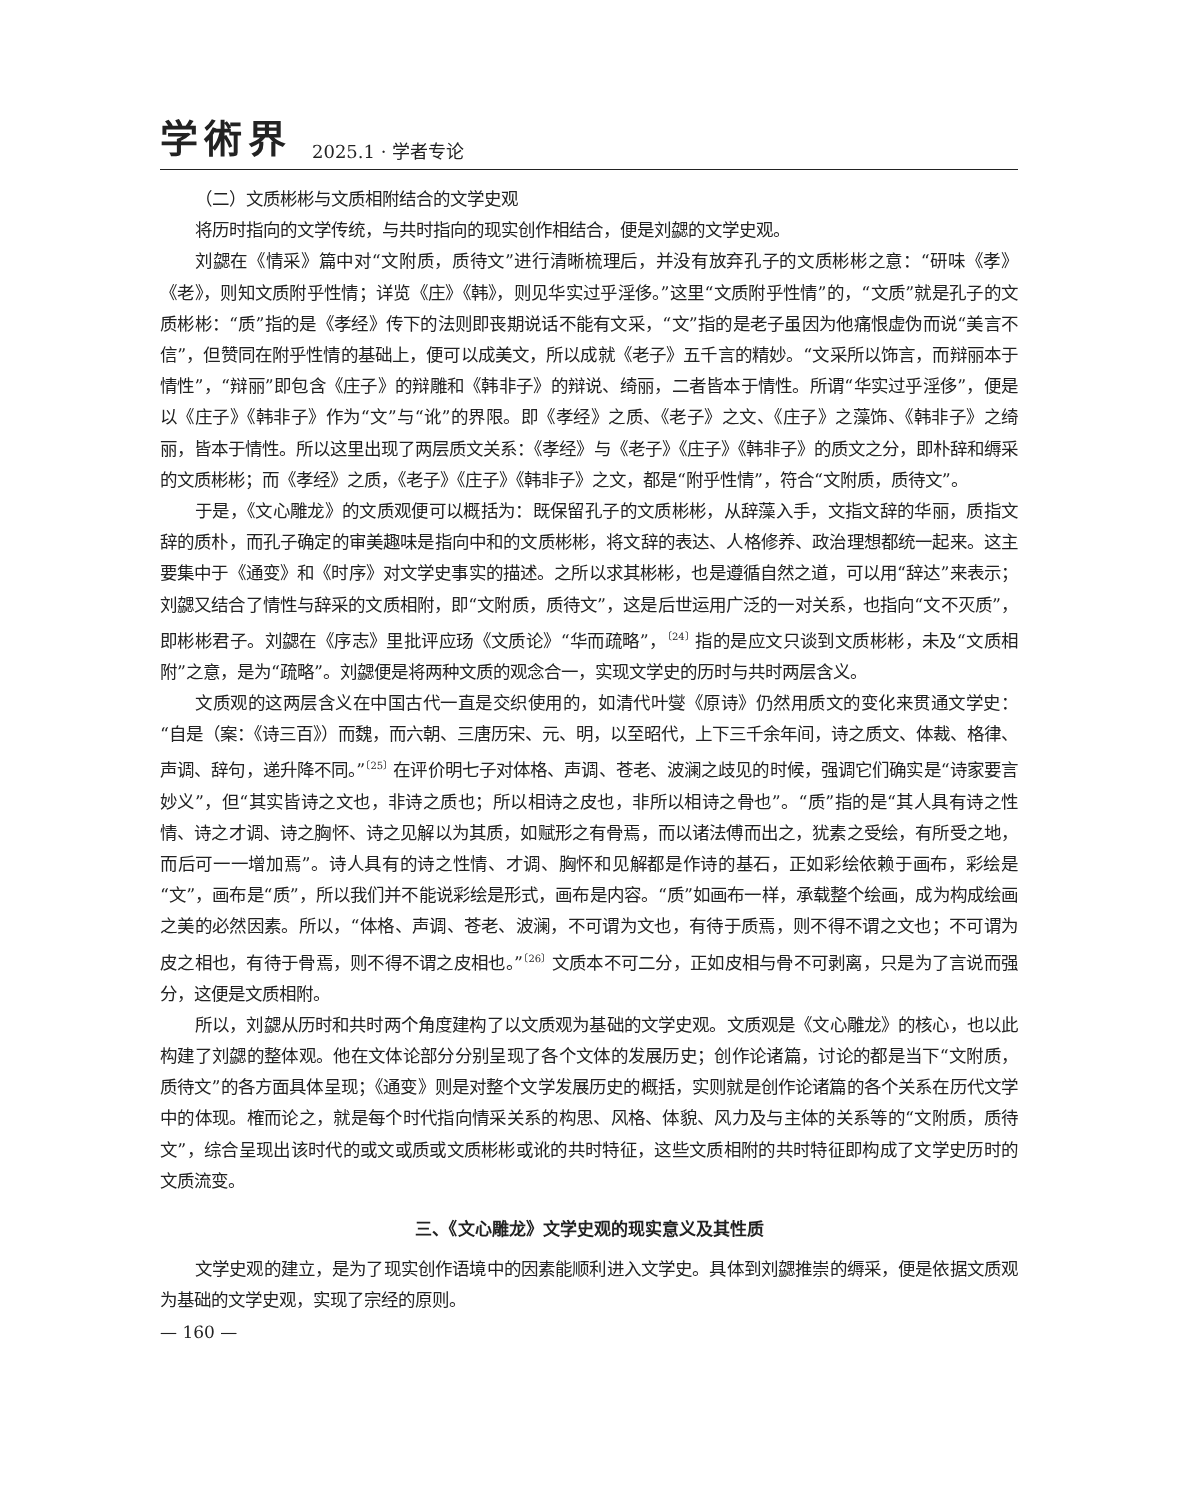学術界 2025.1 · 学者专论
（二）文质彬彬与文质相附结合的文学史观
将历时指向的文学传统，与共时指向的现实创作相结合，便是刘勰的文学史观。
刘勰在《情采》篇中对“文附质，质待文”进行清晰梳理后，并没有放弃孔子的文质彬彬之意：“研味《孝》《老》，则知文质附乎性情；详览《庄》《韩》，则见华实过乎淫侈。”这里“文质附乎性情”的，“文质”就是孔子的文质彬彬：“质”指的是《孝经》传下的法则即丧期说话不能有文采，“文”指的是老子虽因为他痛恨虚伪而说“美言不信”，但赞同在附乎性情的基础上，便可以成美文，所以成就《老子》五千言的精妙。“文采所以饰言，而辩丽本于情性”，“辩丽”即包含《庄子》的辩雕和《韩非子》的辩说、绮丽，二者皆本于情性。所谓“华实过乎淫侈”，便是以《庄子》《韩非子》作为“文”与“讹”的界限。即《孝经》之质、《老子》之文、《庄子》之藻饰、《韩非子》之绮丽，皆本于情性。所以这里出现了两层质文关系：《孝经》与《老子》《庄子》《韩非子》的质文之分，即朴辞和缛采的文质彬彬；而《孝经》之质，《老子》《庄子》《韩非子》之文，都是“附乎性情”，符合“文附质，质待文”。
于是，《文心雕龙》的文质观便可以概括为：既保留孔子的文质彬彬，从辞藻入手，文指文辞的华丽，质指文辞的质朴，而孔子确定的审美趣味是指向中和的文质彬彬，将文辞的表达、人格修养、政治理想都统一起来。这主要集中于《通变》和《时序》对文学史事实的描述。之所以求其彬彬，也是遵循自然之道，可以用“辞达”来表示；刘勰又结合了情性与辞采的文质相附，即“文附质，质待文”，这是后世运用广泛的一对关系，也指向“文不灭质”，即彬彬君子。刘勰在《序志》里批评应玚《文质论》“华而疏略”，<sup>〔24〕</sup>指的是应文只谈到文质彬彬，未及“文质相附”之意，是为“疏略”。刘勰便是将两种文质的观念合一，实现文学史的历时与共时两层含义。
文质观的这两层含义在中国古代一直是交织使用的，如清代叶燮《原诗》仍然用质文的变化来贯通文学史：“自是（案：《诗三百》）而魏，而六朝、三唐历宋、元、明，以至昭代，上下三千余年间，诗之质文、体裁、格律、声调、辞句，递升降不同。”<sup>〔25〕</sup>在评价明七子对体格、声调、苍老、波澜之歧见的时候，强调它们确实是“诗家要言妙义”，但“其实皆诗之文也，非诗之质也；所以相诗之皮也，非所以相诗之骨也”。“质”指的是“其人具有诗之性情、诗之才调、诗之胸怀、诗之见解以为其质，如赋形之有骨焉，而以诸法傅而出之，犹素之受绘，有所受之地，而后可一一增加焉”。诗人具有的诗之性情、才调、胸怀和见解都是作诗的基石，正如彩绘依赖于画布，彩绘是“文”，画布是“质”，所以我们并不能说彩绘是形式，画布是内容。“质”如画布一样，承载整个绘画，成为构成绘画之美的必然因素。所以，“体格、声调、苍老、波澜，不可谓为文也，有待于质焉，则不得不谓之文也；不可谓为皮之相也，有待于骨焉，则不得不谓之皮相也。”<sup>〔26〕</sup>文质本不可二分，正如皮相与骨不可剥离，只是为了言说而强分，这便是文质相附。
所以，刘勰从历时和共时两个角度建构了以文质观为基础的文学史观。文质观是《文心雕龙》的核心，也以此构建了刘勰的整体观。他在文体论部分分别呈现了各个文体的发展历史；创作论诸篇，讨论的都是当下“文附质，质待文”的各方面具体呈现；《通变》则是对整个文学发展历史的概括，实则就是创作论诸篇的各个关系在历代文学中的体现。榷而论之，就是每个时代指向情采关系的构思、风格、体貌、风力及与主体的关系等的“文附质，质待文”，综合呈现出该时代的或文或质或文质彬彬或讹的共时特征，这些文质相附的共时特征即构成了文学史历时的文质流变。
三、《文心雕龙》文学史观的现实意义及其性质
文学史观的建立，是为了现实创作语境中的因素能顺利进入文学史。具体到刘勰推崇的缛采，便是依据文质观为基础的文学史观，实现了宗经的原则。
— 160 —